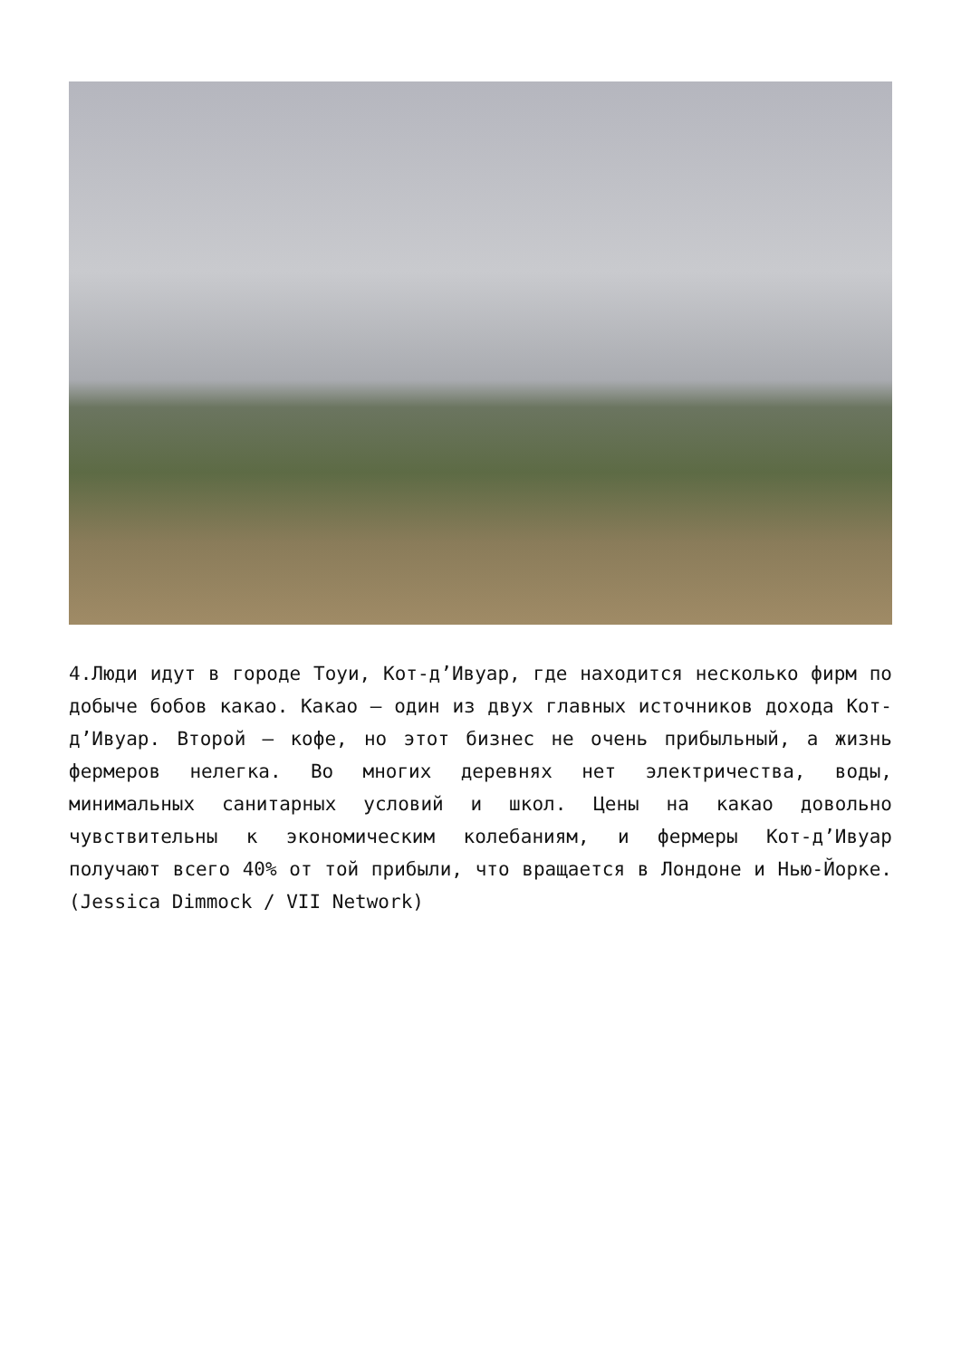4.Люди идут в городе Тоуи, Кот-д’Ивуар, где находится несколько фирм по добыче бобов какао. Какао — один из двух главных источников дохода Кот-д’Ивуар. Второй — кофе, но этот бизнес не очень прибыльный, а жизнь фермеров нелегка. Во многих деревнях нет электричества, воды, минимальных санитарных условий и школ. Цены на какао довольно чувствительны к экономическим колебаниям, и фермеры Кот-д’Ивуар получают всего 40% от той прибыли, что вращается в Лондоне и Нью-Йорке. (Jessica Dimmock / VII Network)